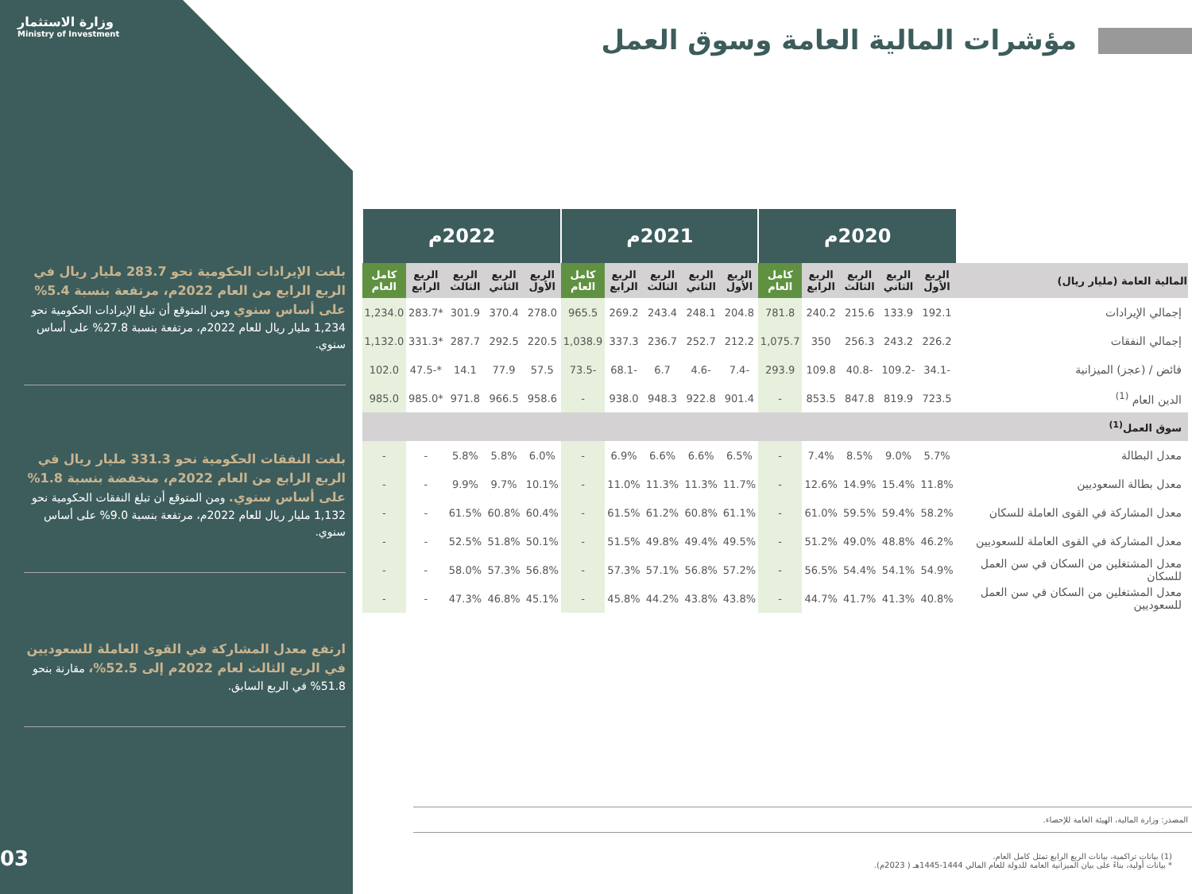وزارة الاستثمار
Ministry of Investment
مؤشرات المالية العامة وسوق العمل
بلغت الإيرادات الحكومية نحو 283.7 مليار ريال في الربع الرابع من العام 2022م، مرتفعة بنسبة 5.4% على أساس سنوي ومن المتوقع أن تبلغ الإيرادات الحكومية نحو 1,234 مليار ريال للعام 2022م، مرتفعة بنسبة 27.8% على أساس سنوي.
بلغت النفقات الحكومية نحو 331.3 مليار ريال في الربع الرابع من العام 2022م، منخفضة بنسبة 1.8% على أساس سنوي. ومن المتوقع أن تبلغ النفقات الحكومية نحو 1,132 مليار ريال للعام 2022م، مرتفعة بنسبة 9.0% على أساس سنوي.
ارتفع معدل المشاركة في القوى العاملة للسعوديين في الربع الثالث لعام 2022م إلى 52.5%، مقارنة بنحو 51.8% في الربع السابق.
03
| | 2020م | | | | | 2021م | | | | | 2022م | | | | |
| --- | --- | --- | --- | --- | --- | --- | --- | --- | --- | --- | --- | --- | --- | --- | --- |
| المالية العامة (مليار ريال) | الربع الأول | الربع الثاني | الربع الثالث | الربع الرابع | كامل العام | الربع الأول | الربع الثاني | الربع الثالث | الربع الرابع | كامل العام | الربع الأول | الربع الثاني | الربع الثالث | الربع الرابع | كامل العام |
| إجمالي الإيرادات | 192.1 | 133.9 | 215.6 | 240.2 | 781.8 | 204.8 | 248.1 | 243.4 | 269.2 | 965.5 | 278.0 | 370.4 | 301.9 | *283.7 | 1,234.0 |
| إجمالي النفقات | 226.2 | 243.2 | 256.3 | 350 | 1,075.7 | 212.2 | 252.7 | 236.7 | 337.3 | 1,038.9 | 220.5 | 292.5 | 287.7 | *331.3 | 1,132.0 |
| فائض / (عجز) الميزانية | -34.1 | -109.2 | -40.8 | 109.8 | 293.9 | -7.4 | -4.6 | 6.7 | -68.1 | -73.5 | 57.5 | 77.9 | 14.1 | *-47.5 | 102.0 |
| الدين العام <sup>(1)</sup> | 723.5 | 819.9 | 847.8 | 853.5 | - | 901.4 | 922.8 | 948.3 | 938.0 | - | 958.6 | 966.5 | 971.8 | *985.0 | 985.0 |
| سوق العمل<sup>(1)</sup> | | | | | | | | | | | | | | | |
| معدل البطالة | 5.7% | 9.0% | 8.5% | 7.4% | - | 6.5% | 6.6% | 6.6% | 6.9% | - | 6.0% | 5.8% | 5.8% | - | - |
| معدل بطالة السعوديين | 11.8% | 15.4% | 14.9% | 12.6% | - | 11.7% | 11.3% | 11.3% | 11.0% | - | 10.1% | 9.7% | 9.9% | - | - |
| معدل المشاركة في القوى العاملة للسكان | 58.2% | 59.4% | 59.5% | 61.0% | - | 61.1% | 60.8% | 61.2% | 61.5% | - | 60.4% | 60.8% | 61.5% | - | - |
| معدل المشاركة في القوى العاملة للسعوديين | 46.2% | 48.8% | 49.0% | 51.2% | - | 49.5% | 49.4% | 49.8% | 51.5% | - | 50.1% | 51.8% | 52.5% | - | - |
| معدل المشتغلين من السكان في سن العمل للسكان | 54.9% | 54.1% | 54.4% | 56.5% | - | 57.2% | 56.8% | 57.1% | 57.3% | - | 56.8% | 57.3% | 58.0% | - | - |
| معدل المشتغلين من السكان في سن العمل للسعوديين | 40.8% | 41.3% | 41.7% | 44.7% | - | 43.8% | 43.8% | 44.2% | 45.8% | - | 45.1% | 46.8% | 47.3% | - | - |
المصدر: وزارة المالية، الهيئة العامة للإحصاء.
(1) بيانات تراكمية، بيانات الربع الرابع تمثل كامل العام.
* بيانات أولية، بناءً على بيان الميزانية العامة للدولة للعام المالي 1444-1445هـ ( 2023م).